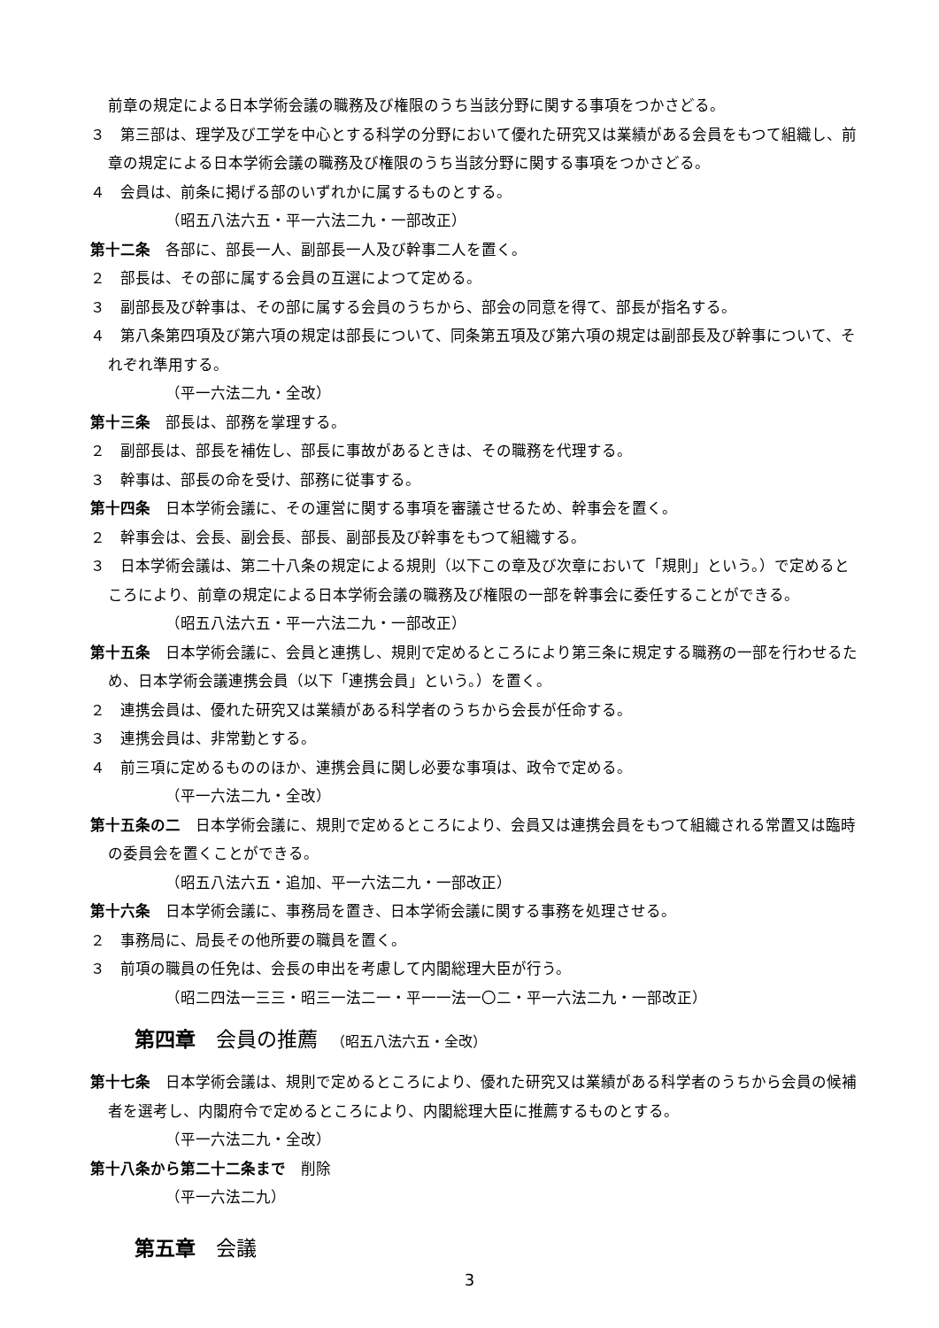前章の規定による日本学術会議の職務及び権限のうち当該分野に関する事項をつかさどる。
３　第三部は、理学及び工学を中心とする科学の分野において優れた研究又は業績がある会員をもつて組織し、前章の規定による日本学術会議の職務及び権限のうち当該分野に関する事項をつかさどる。
４　会員は、前条に掲げる部のいずれかに属するものとする。
（昭五八法六五・平一六法二九・一部改正）
第十二条　各部に、部長一人、副部長一人及び幹事二人を置く。
２　部長は、その部に属する会員の互選によつて定める。
３　副部長及び幹事は、その部に属する会員のうちから、部会の同意を得て、部長が指名する。
４　第八条第四項及び第六項の規定は部長について、同条第五項及び第六項の規定は副部長及び幹事について、それぞれ準用する。
（平一六法二九・全改）
第十三条　部長は、部務を掌理する。
２　副部長は、部長を補佐し、部長に事故があるときは、その職務を代理する。
３　幹事は、部長の命を受け、部務に従事する。
第十四条　日本学術会議に、その運営に関する事項を審議させるため、幹事会を置く。
２　幹事会は、会長、副会長、部長、副部長及び幹事をもつて組織する。
３　日本学術会議は、第二十八条の規定による規則（以下この章及び次章において「規則」という。）で定めるところにより、前章の規定による日本学術会議の職務及び権限の一部を幹事会に委任することができる。
（昭五八法六五・平一六法二九・一部改正）
第十五条　日本学術会議に、会員と連携し、規則で定めるところにより第三条に規定する職務の一部を行わせるため、日本学術会議連携会員（以下「連携会員」という。）を置く。
２　連携会員は、優れた研究又は業績がある科学者のうちから会長が任命する。
３　連携会員は、非常勤とする。
４　前三項に定めるもののほか、連携会員に関し必要な事項は、政令で定める。
（平一六法二九・全改）
第十五条の二　日本学術会議に、規則で定めるところにより、会員又は連携会員をもつて組織される常置又は臨時の委員会を置くことができる。
（昭五八法六五・追加、平一六法二九・一部改正）
第十六条　日本学術会議に、事務局を置き、日本学術会議に関する事務を処理させる。
２　事務局に、局長その他所要の職員を置く。
３　前項の職員の任免は、会長の申出を考慮して内閣総理大臣が行う。
（昭二四法一三三・昭三一法二一・平一一法一〇二・平一六法二九・一部改正）
第四章　会員の推薦　（昭五八法六五・全改）
第十七条　日本学術会議は、規則で定めるところにより、優れた研究又は業績がある科学者のうちから会員の候補者を選考し、内閣府令で定めるところにより、内閣総理大臣に推薦するものとする。
（平一六法二九・全改）
第十八条から第二十二条まで　削除
（平一六法二九）
第五章　会議
3